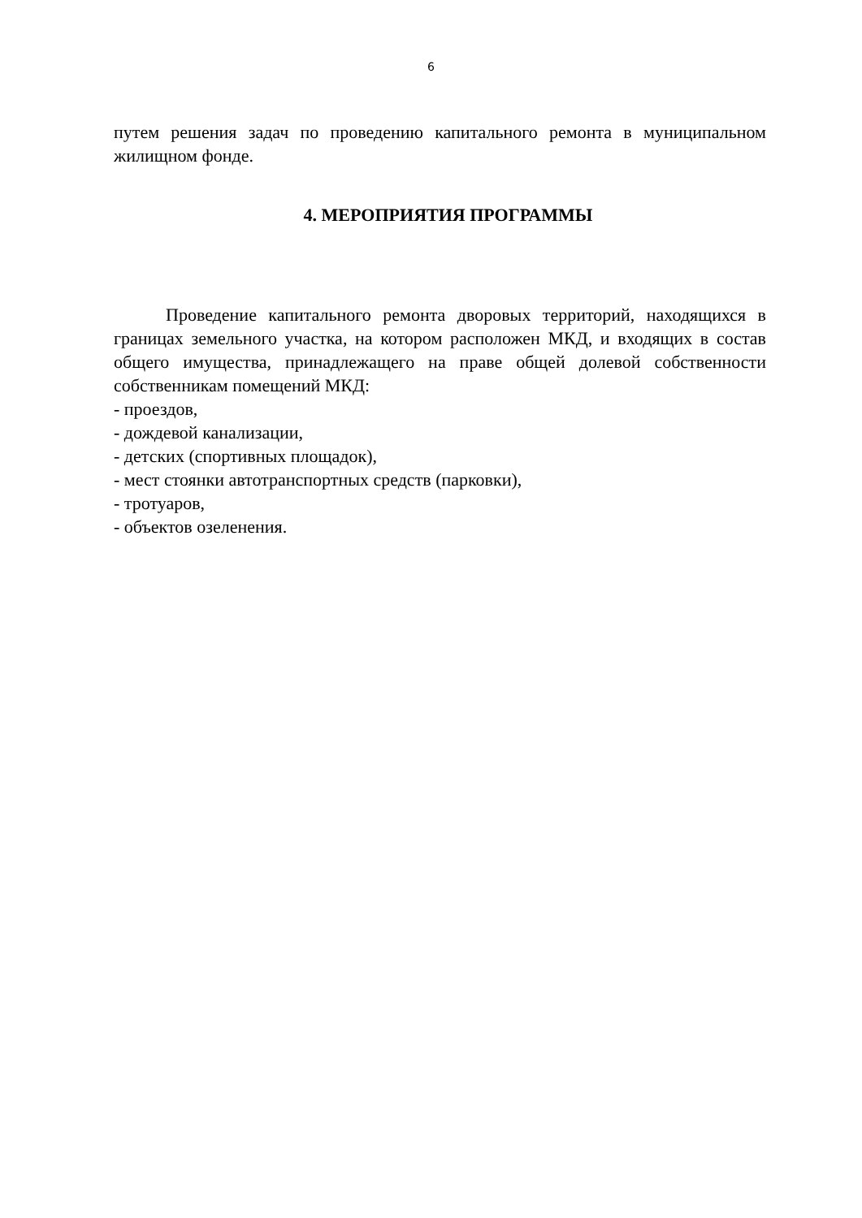6
путем решения задач по проведению капитального ремонта в муниципальном жилищном фонде.
4. МЕРОПРИЯТИЯ ПРОГРАММЫ
Проведение капитального ремонта дворовых территорий, находящихся в границах земельного участка, на котором расположен МКД, и входящих в состав общего имущества, принадлежащего на праве общей долевой собственности собственникам помещений МКД:
- проездов,
- дождевой канализации,
- детских (спортивных площадок),
- мест стоянки автотранспортных средств (парковки),
- тротуаров,
- объектов озеленения.